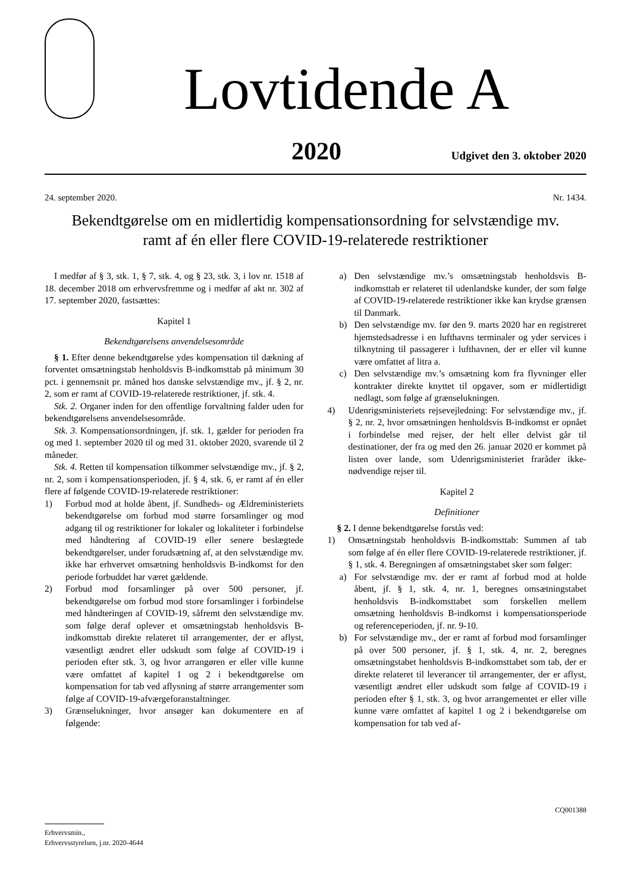Lovtidende A
2020 Udgivet den 3. oktober 2020
24. september 2020. Nr. 1434.
Bekendtgørelse om en midlertidig kompensationsordning for selvstændige mv.
ramt af én eller flere COVID-19-relaterede restriktioner
I medfør af § 3, stk. 1, § 7, stk. 4, og § 23, stk. 3, i lov nr. 1518 af 18. december 2018 om erhvervsfremme og i medfør af akt nr. 302 af 17. september 2020, fastsættes:
Kapitel 1
Bekendtgørelsens anvendelsesområde
§ 1. Efter denne bekendtgørelse ydes kompensation til dækning af forventet omsætningstab henholdsvis B-indkomsttab på minimum 30 pct. i gennemsnit pr. måned hos danske selvstændige mv., jf. § 2, nr. 2, som er ramt af COVID-19-relaterede restriktioner, jf. stk. 4.
Stk. 2. Organer inden for den offentlige forvaltning falder uden for bekendtgørelsens anvendelsesområde.
Stk. 3. Kompensationsordningen, jf. stk. 1, gælder for perioden fra og med 1. september 2020 til og med 31. oktober 2020, svarende til 2 måneder.
Stk. 4. Retten til kompensation tilkommer selvstændige mv., jf. § 2, nr. 2, som i kompensationsperioden, jf. § 4, stk. 6, er ramt af én eller flere af følgende COVID-19-relaterede restriktioner:
1) Forbud mod at holde åbent, jf. Sundheds- og Ældreministeriets bekendtgørelse om forbud mod større forsamlinger og mod adgang til og restriktioner for lokaler og lokaliteter i forbindelse med håndtering af COVID-19 eller senere beslægtede bekendtgørelser, under forudsætning af, at den selvstændige mv. ikke har erhvervet omsætning henholdsvis B-indkomst for den periode forbuddet har været gældende.
2) Forbud mod forsamlinger på over 500 personer, jf. bekendtgørelse om forbud mod store forsamlinger i forbindelse med håndteringen af COVID-19, såfremt den selvstændige mv. som følge deraf oplever et omsætningstab henholdsvis B-indkomsttab direkte relateret til arrangementer, der er aflyst, væsentligt ændret eller udskudt som følge af COVID-19 i perioden efter stk. 3, og hvor arrangøren er eller ville kunne være omfattet af kapitel 1 og 2 i bekendtgørelse om kompensation for tab ved aflysning af større arrangementer som følge af COVID-19-afværgeforanstaltninger.
3) Grænselukninger, hvor ansøger kan dokumentere en af følgende:
a) Den selvstændige mv.’s omsætningstab henholdsvis B-indkomsttab er relateret til udenlandske kunder, der som følge af COVID-19-relaterede restriktioner ikke kan krydse grænsen til Danmark.
b) Den selvstændige mv. før den 9. marts 2020 har en registreret hjemstedsadresse i en lufthavns terminaler og yder services i tilknytning til passagerer i lufthavnen, der er eller vil kunne være omfattet af litra a.
c) Den selvstændige mv.’s omsætning kom fra flyvninger eller kontrakter direkte knyttet til opgaver, som er midlertidigt nedlagt, som følge af grænselukningen.
4) Udenrigsministeriets rejsevejledning: For selvstændige mv., jf. § 2, nr. 2, hvor omsætningen henholdsvis B-indkomst er opnået i forbindelse med rejser, der helt eller delvist går til destinationer, der fra og med den 26. januar 2020 er kommet på listen over lande, som Udenrigsministeriet fraråder ikke-nødvendige rejser til.
Kapitel 2
Definitioner
§ 2. I denne bekendtgørelse forstås ved:
1) Omsætningstab henholdsvis B-indkomsttab: Summen af tab som følge af én eller flere COVID-19-relaterede restriktioner, jf. § 1, stk. 4. Beregningen af omsætningstabet sker som følger:
a) For selvstændige mv. der er ramt af forbud mod at holde åbent, jf. § 1, stk. 4, nr. 1, beregnes omsætningstabet henholdsvis B-indkomsttabet som forskellen mellem omsætning henholdsvis B-indkomst i kompensationsperiode og referenceperioden, jf. nr. 9-10.
b) For selvstændige mv., der er ramt af forbud mod forsamlinger på over 500 personer, jf. § 1, stk. 4, nr. 2, beregnes omsætningstabet henholdsvis B-indkomsttabet som tab, der er direkte relateret til leverancer til arrangementer, der er aflyst, væsentligt ændret eller udskudt som følge af COVID-19 i perioden efter § 1, stk. 3, og hvor arrangementet er eller ville kunne være omfattet af kapitel 1 og 2 i bekendtgørelse om kompensation for tab ved af-
CQ001388
Erhvervsmin.,
Erhvervsstyrelsen, j.nr. 2020-4644